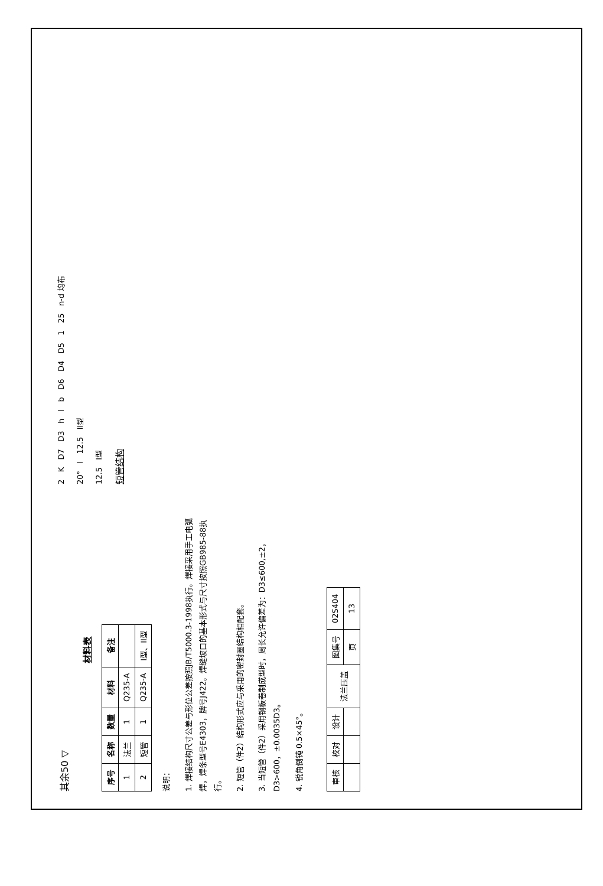其余50 ▽
材料表
| 序号 | 名称 | 数量 | 材料 | 备注 |
| --- | --- | --- | --- | --- |
| 1 | 法兰 | 1 | Q235-A | |
| 2 | 短管 | 1 | Q235-A | I型、II型 |
说明：
1. 焊接结构尺寸公差与形位公差按照JB/T5000.3-1998执行。焊接采用手工电弧焊，焊条型号E4303，牌号J422。焊缝坡口的基本形式与尺寸按照GB985-88执行。
2. 短管（件2）结构形式应与采用的密封圈结构相配套。
3. 当短管（件2）采用钢板卷制成型时，周长允许偏差为：D3≤600,±2，D3>600，±0.0035D3。
4. 锐角倒钝 0.5×45°。
2 K D7 D3 h l b D6 D4 D5 1 25 n-d 均布
20° l 12.5 II型
12.5 I型
短管结构
| 审核 | 校对 | 设计 | 法兰压盖 | 图集号 | 02S404 |
| | | | | 页 | 13 |